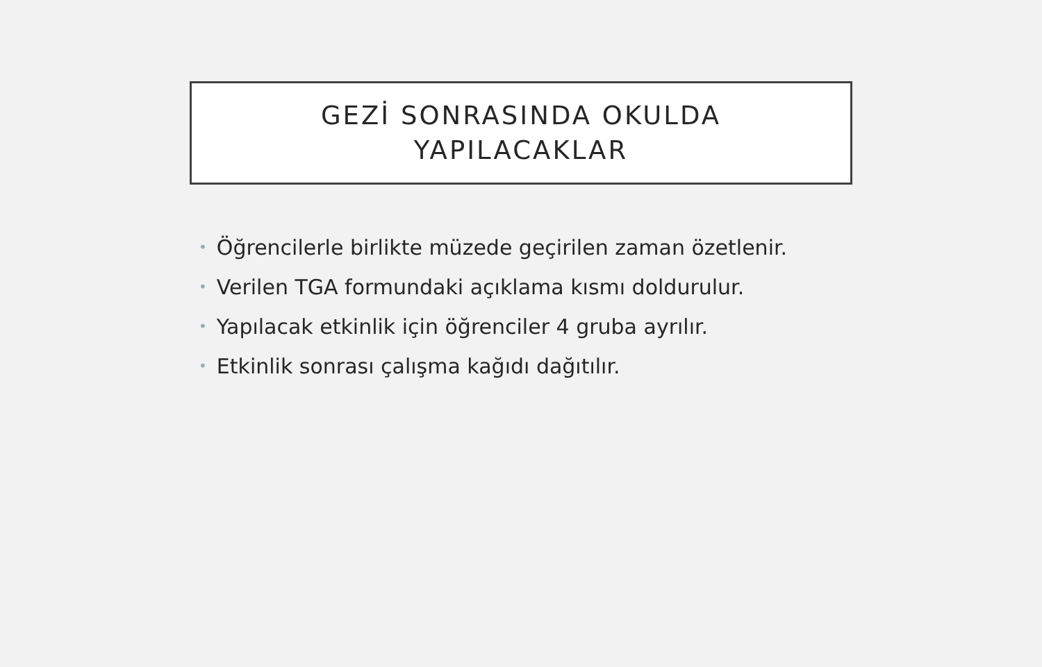GEZİ SONRASINDA OKULDA
YAPILACAKLAR
• Öğrencilerle birlikte müzede geçirilen zaman özetlenir.
• Verilen TGA formundaki açıklama kısmı doldurulur.
• Yapılacak etkinlik için öğrenciler 4 gruba ayrılır.
• Etkinlik sonrası çalışma kağıdı dağıtılır.